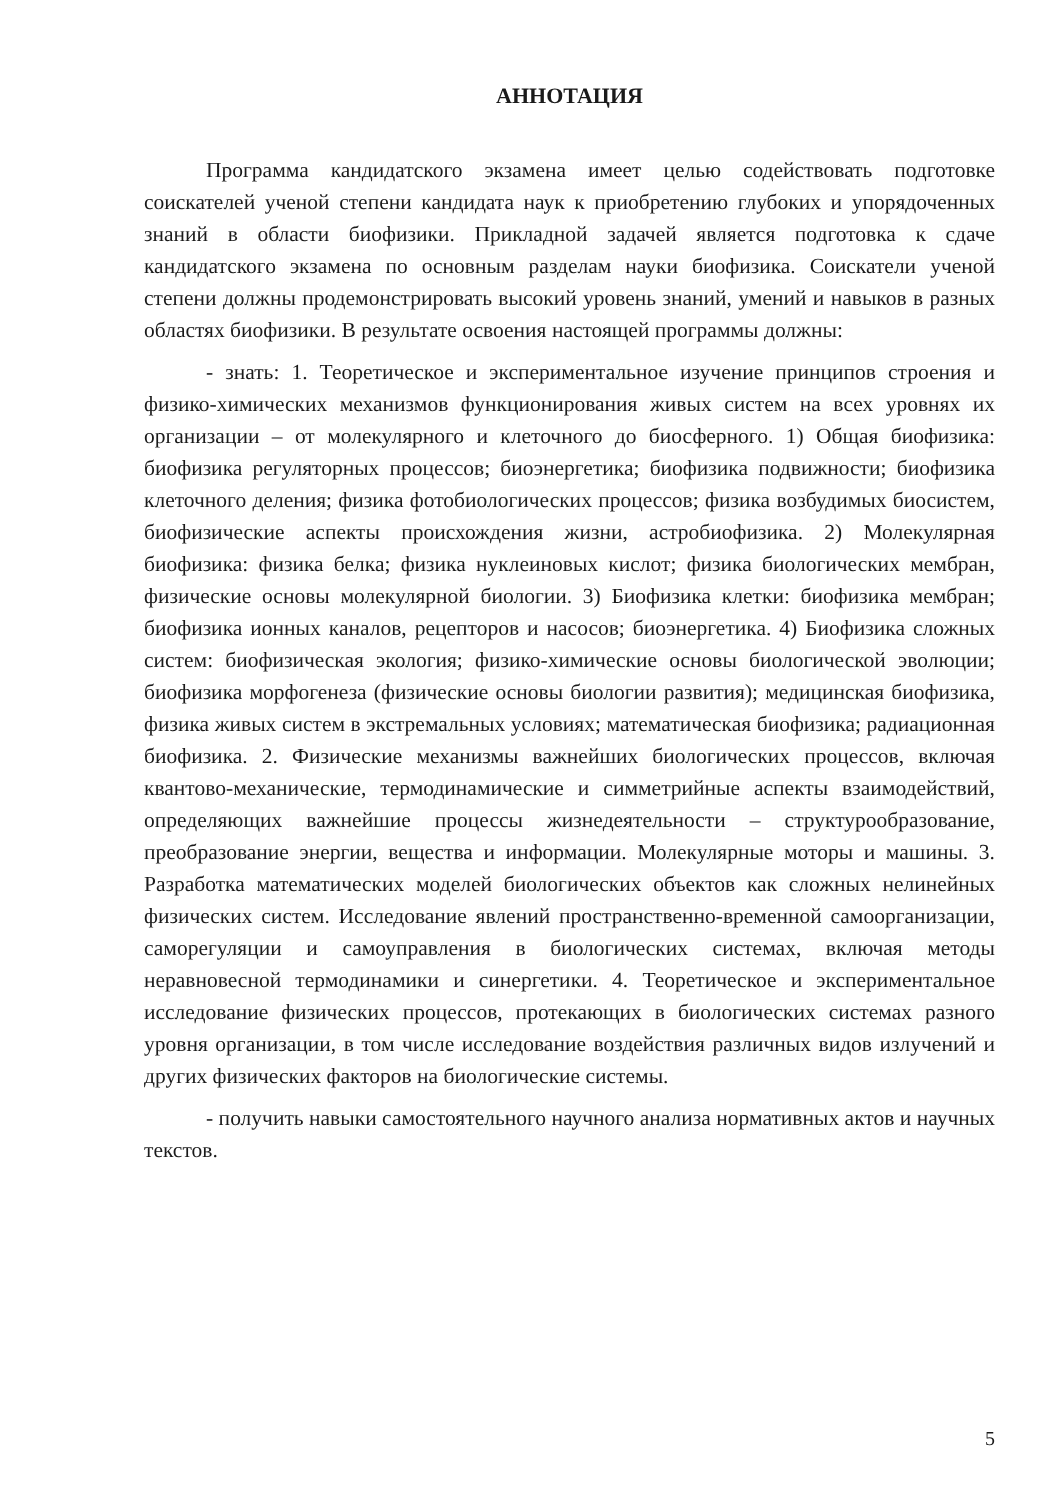АННОТАЦИЯ
Программа кандидатского экзамена имеет целью содействовать подготовке соискателей ученой степени кандидата наук к приобретению глубоких и упорядоченных знаний в области биофизики. Прикладной задачей является подготовка к сдаче кандидатского экзамена по основным разделам науки биофизика. Соискатели ученой степени должны продемонстрировать высокий уровень знаний, умений и навыков в разных областях биофизики. В результате освоения настоящей программы должны:
- знать: 1. Теоретическое и экспериментальное изучение принципов строения и физико-химических механизмов функционирования живых систем на всех уровнях их организации – от молекулярного и клеточного до биосферного. 1) Общая биофизика: биофизика регуляторных процессов; биоэнергетика; биофизика подвижности; биофизика клеточного деления; физика фотобиологических процессов; физика возбудимых биосистем, биофизические аспекты происхождения жизни, астробиофизика. 2) Молекулярная биофизика: физика белка; физика нуклеиновых кислот; физика биологических мембран, физические основы молекулярной биологии. 3) Биофизика клетки: биофизика мембран; биофизика ионных каналов, рецепторов и насосов; биоэнергетика. 4) Биофизика сложных систем: биофизическая экология; физико-химические основы биологической эволюции; биофизика морфогенеза (физические основы биологии развития); медицинская биофизика, физика живых систем в экстремальных условиях; математическая биофизика; радиационная биофизика. 2. Физические механизмы важнейших биологических процессов, включая квантово-механические, термодинамические и симметрийные аспекты взаимодействий, определяющих важнейшие процессы жизнедеятельности – структурообразование, преобразование энергии, вещества и информации. Молекулярные моторы и машины. 3. Разработка математических моделей биологических объектов как сложных нелинейных физических систем. Исследование явлений пространственно-временной самоорганизации, саморегуляции и самоуправления в биологических системах, включая методы неравновесной термодинамики и синергетики. 4. Теоретическое и экспериментальное исследование физических процессов, протекающих в биологических системах разного уровня организации, в том числе исследование воздействия различных видов излучений и других физических факторов на биологические системы.
- получить навыки самостоятельного научного анализа нормативных актов и научных текстов.
5